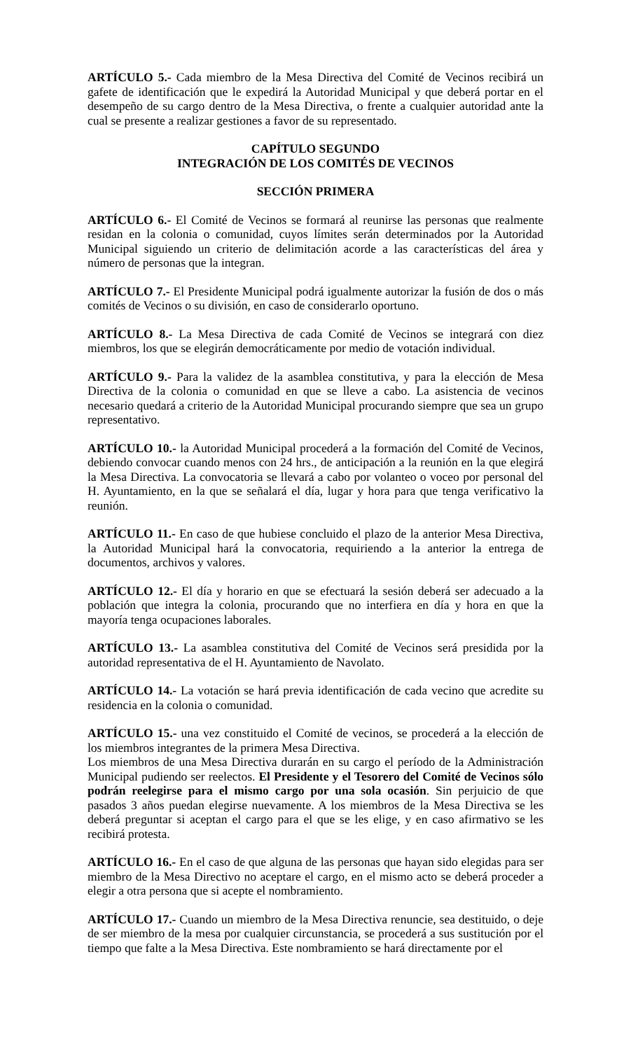ARTÍCULO 5.- Cada miembro de la Mesa Directiva del Comité de Vecinos recibirá un gafete de identificación que le expedirá la Autoridad Municipal y que deberá portar en el desempeño de su cargo dentro de la Mesa Directiva, o frente a cualquier autoridad ante la cual se presente a realizar gestiones a favor de su representado.
CAPÍTULO SEGUNDO
INTEGRACIÓN DE LOS COMITÉS DE VECINOS
SECCIÓN PRIMERA
ARTÍCULO 6.- El Comité de Vecinos se formará al reunirse las personas que realmente residan en la colonia o comunidad, cuyos límites serán determinados por la Autoridad Municipal siguiendo un criterio de delimitación acorde a las características del área y número de personas que la integran.
ARTÍCULO 7.- El Presidente Municipal podrá igualmente autorizar la fusión de dos o más comités de Vecinos o su división, en caso de considerarlo oportuno.
ARTÍCULO 8.- La Mesa Directiva de cada Comité de Vecinos se integrará con diez miembros, los que se elegirán democráticamente por medio de votación individual.
ARTÍCULO 9.- Para la validez de la asamblea constitutiva, y para la elección de Mesa Directiva de la colonia o comunidad en que se lleve a cabo. La asistencia de vecinos necesario quedará a criterio de la Autoridad Municipal procurando siempre que sea un grupo representativo.
ARTÍCULO 10.- la Autoridad Municipal procederá a la formación del Comité de Vecinos, debiendo convocar cuando menos con 24 hrs., de anticipación a la reunión en la que elegirá la Mesa Directiva. La convocatoria se llevará a cabo por volanteo o voceo por personal del H. Ayuntamiento, en la que se señalará el día, lugar y hora para que tenga verificativo la reunión.
ARTÍCULO 11.- En caso de que hubiese concluido el plazo de la anterior Mesa Directiva, la Autoridad Municipal hará la convocatoria, requiriendo a la anterior la entrega de documentos, archivos y valores.
ARTÍCULO 12.- El día y horario en que se efectuará la sesión deberá ser adecuado a la población que integra la colonia, procurando que no interfiera en día y hora en que la mayoría tenga ocupaciones laborales.
ARTÍCULO 13.- La asamblea constitutiva del Comité de Vecinos será presidida por la autoridad representativa de el H. Ayuntamiento de Navolato.
ARTÍCULO 14.- La votación se hará previa identificación de cada vecino que acredite su residencia en la colonia o comunidad.
ARTÍCULO 15.- una vez constituido el Comité de vecinos, se procederá a la elección de los miembros integrantes de la primera Mesa Directiva.
Los miembros de una Mesa Directiva durarán en su cargo el período de la Administración Municipal pudiendo ser reelectos. El Presidente y el Tesorero del Comité de Vecinos sólo podrán reelegirse para el mismo cargo por una sola ocasión. Sin perjuicio de que pasados 3 años puedan elegirse nuevamente. A los miembros de la Mesa Directiva se les deberá preguntar si aceptan el cargo para el que se les elige, y en caso afirmativo se les recibirá protesta.
ARTÍCULO 16.- En el caso de que alguna de las personas que hayan sido elegidas para ser miembro de la Mesa Directivo no aceptare el cargo, en el mismo acto se deberá proceder a elegir a otra persona que si acepte el nombramiento.
ARTÍCULO 17.- Cuando un miembro de la Mesa Directiva renuncie, sea destituido, o deje de ser miembro de la mesa por cualquier circunstancia, se procederá a sus sustitución por el tiempo que falte a la Mesa Directiva. Este nombramiento se hará directamente por el